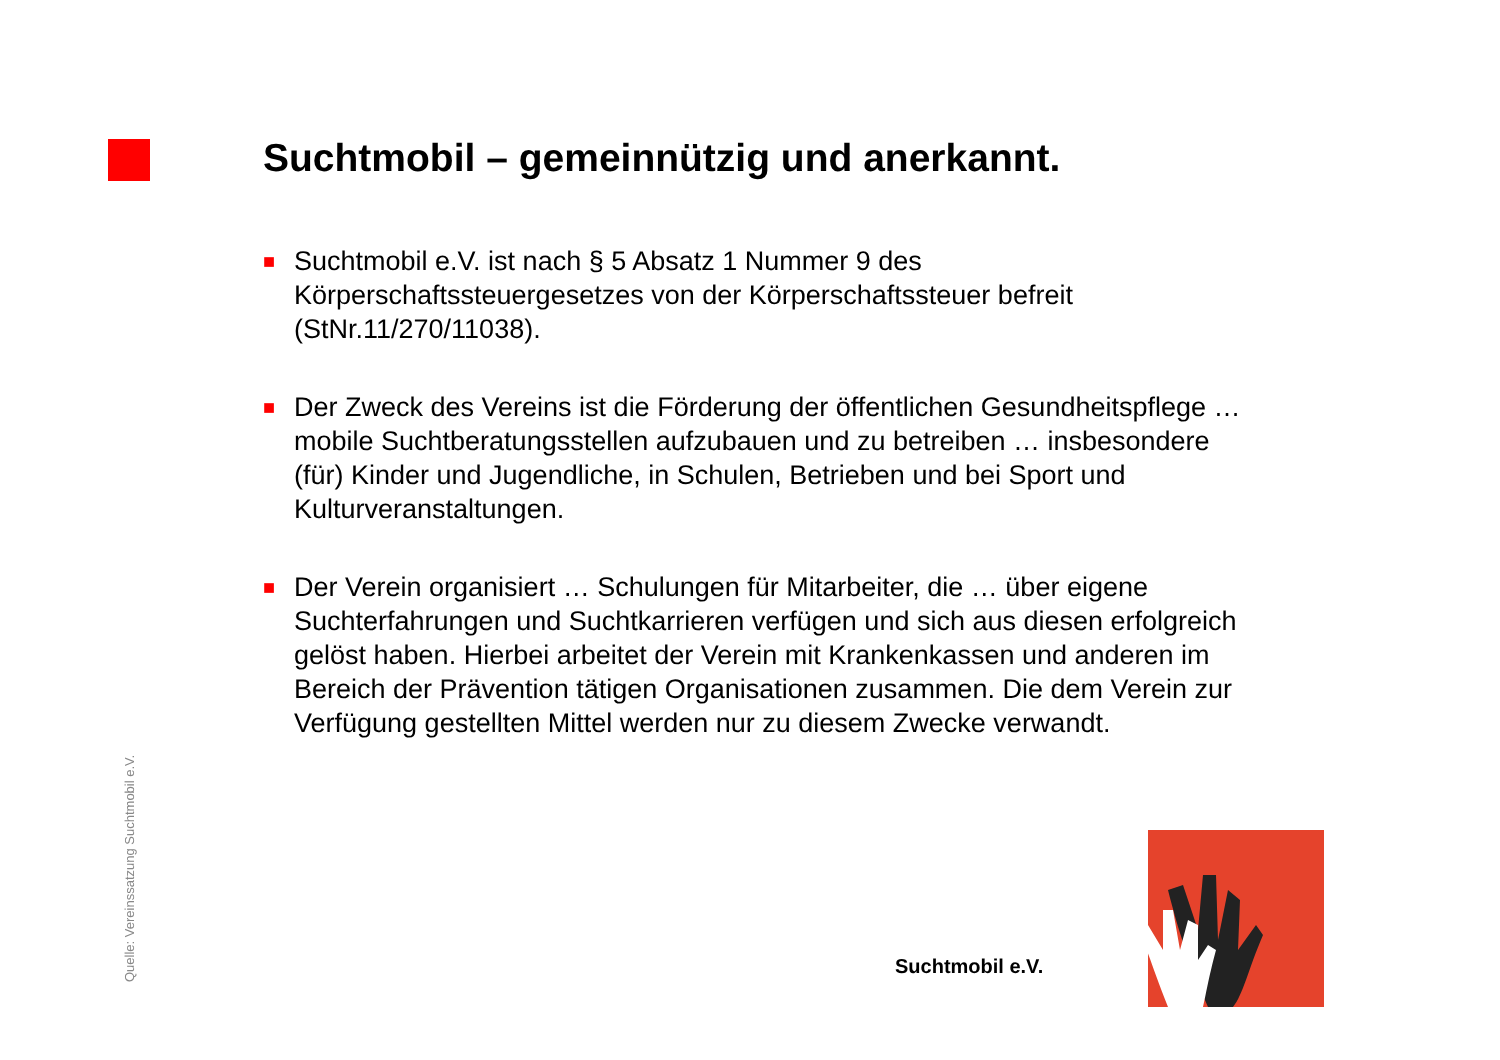Suchtmobil – gemeinnützig und anerkannt.
■
Suchtmobil e.V. ist nach § 5 Absatz 1 Nummer 9 des Körperschaftssteuergesetzes von der Körperschaftssteuer befreit (StNr.11/270/11038).
■
Der Zweck des Vereins ist die Förderung der öffentlichen Gesundheitspflege … mobile Suchtberatungsstellen aufzubauen und zu betreiben … insbesondere (für) Kinder und Jugendliche, in Schulen, Betrieben und bei Sport und Kulturveranstaltungen.
■
Der Verein organisiert … Schulungen für Mitarbeiter, die … über eigene Suchterfahrungen und Suchtkarrieren verfügen und sich aus diesen erfolgreich gelöst haben. Hierbei arbeitet der Verein mit Krankenkassen und anderen im Bereich der Prävention tätigen Organisationen zusammen. Die dem Verein zur Verfügung gestellten Mittel werden nur zu diesem Zwecke verwandt.
Quelle: Vereinssatzung Suchtmobil e.V.
Suchtmobil e.V.